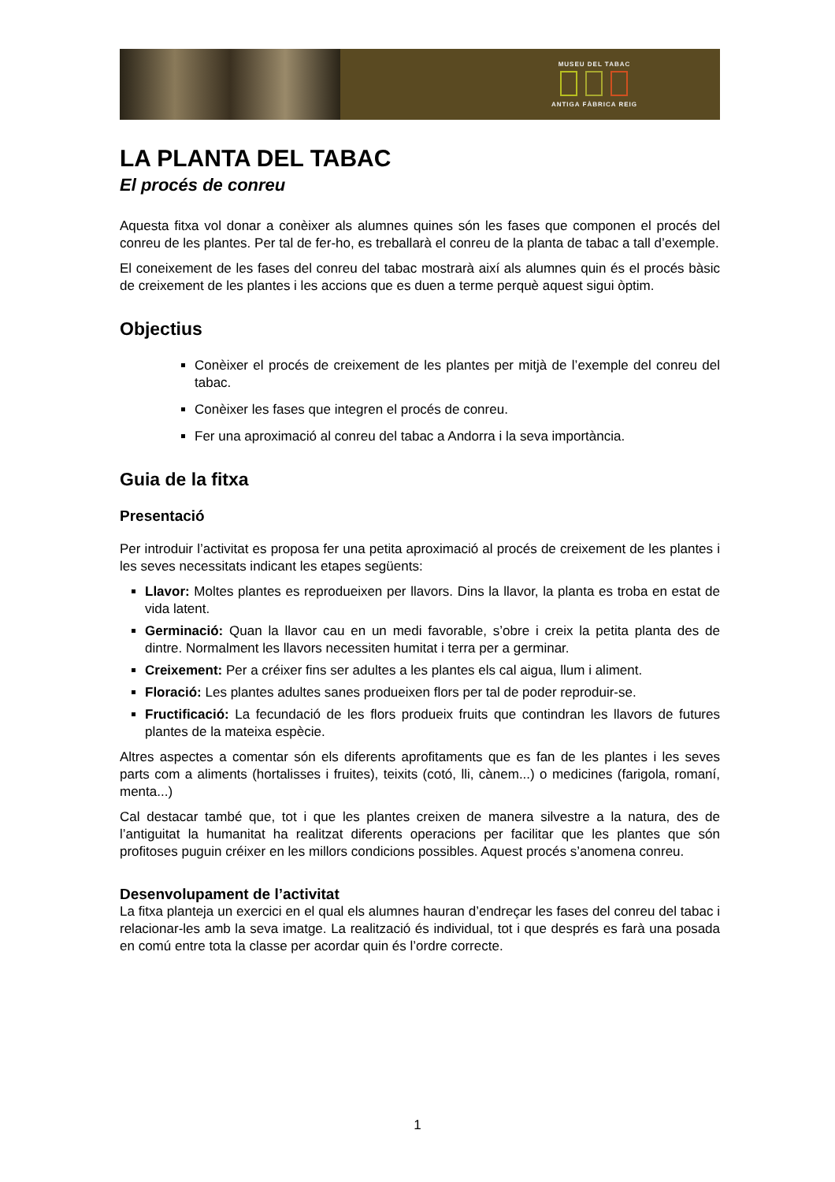MUSEU DEL TABAC
ANTIGA FÀBRICA REIG
LA PLANTA DEL TABAC
El procés de conreu
Aquesta fitxa vol donar a conèixer als alumnes quines són les fases que componen el procés del conreu de les plantes. Per tal de fer-ho, es treballarà el conreu de la planta de tabac a tall d’exemple.
El coneixement de les fases del conreu del tabac mostrarà així als alumnes quin és el procés bàsic de creixement de les plantes i les accions que es duen a terme perquè aquest sigui òptim.
Objectius
Conèixer el procés de creixement de les plantes per mitjà de l’exemple del conreu del tabac.
Conèixer les fases que integren el procés de conreu.
Fer una aproximació al conreu del tabac a Andorra i la seva importància.
Guia de la fitxa
Presentació
Per introduir l’activitat es proposa fer una petita aproximació al procés de creixement de les plantes i les seves necessitats indicant les etapes següents:
Llavor: Moltes plantes es reprodueixen per llavors. Dins la llavor, la planta es troba en estat de vida latent.
Germinació: Quan la llavor cau en un medi favorable, s’obre i creix la petita planta des de dintre. Normalment les llavors necessiten humitat i terra per a germinar.
Creixement: Per a créixer fins ser adultes a les plantes els cal aigua, llum i aliment.
Floració: Les plantes adultes sanes produeixen flors per tal de poder reproduir-se.
Fructificació: La fecundació de les flors produeix fruits que contindran les llavors de futures plantes de la mateixa espècie.
Altres aspectes a comentar són els diferents aprofitaments que es fan de les plantes i les seves parts com a aliments (hortalisses i fruites), teixits (cotó, lli, cànem...) o medicines (farigola, romaní, menta...)
Cal destacar també que, tot i que les plantes creixen de manera silvestre a la natura, des de l’antiguitat la humanitat ha realitzat diferents operacions per facilitar que les plantes que són profitoses puguin créixer en les millors condicions possibles. Aquest procés s’anomena conreu.
Desenvolupament de l’activitat
La fitxa planteja un exercici en el qual els alumnes hauran d’endreçar les fases del conreu del tabac i relacionar-les amb la seva imatge. La realització és individual, tot i que després es farà una posada en comú entre tota la classe per acordar quin és l’ordre correcte.
1